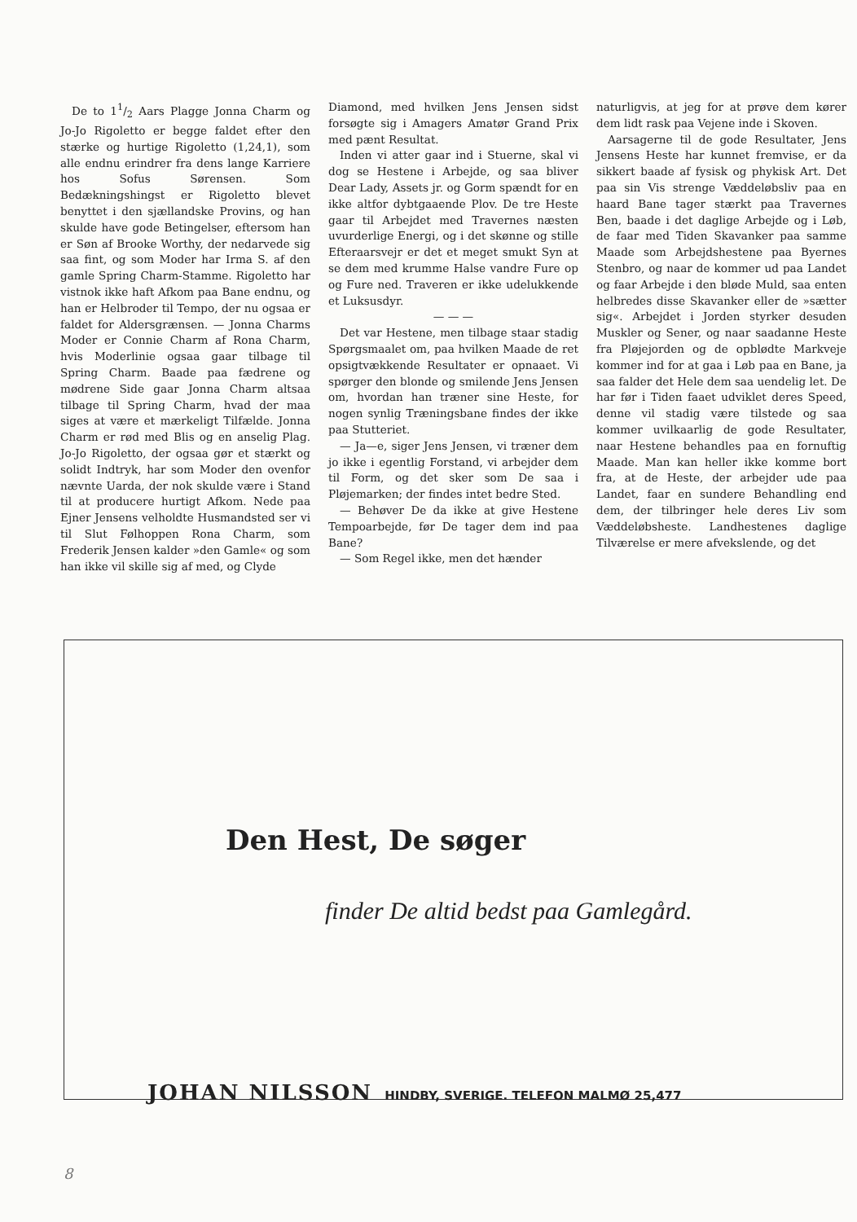De to 11/2 Aars Plagge Jonna Charm og Jo-Jo Rigoletto er begge faldet efter den stærke og hurtige Rigoletto (1,24,1), som alle endnu erindrer fra dens lange Karriere hos Sofus Sørensen. Som Bedækningshingst er Rigoletto blevet benyttet i den sjællandske Provins, og han skulde have gode Betingelser, eftersom han er Søn af Brooke Worthy, der nedarvede sig saa fint, og som Moder har Irma S. af den gamle Spring Charm-Stamme. Rigoletto har vistnok ikke haft Afkom paa Bane endnu, og han er Helbroder til Tempo, der nu ogsaa er faldet for Aldersgrænsen. — Jonna Charms Moder er Connie Charm af Rona Charm, hvis Moderlinie ogsaa gaar tilbage til Spring Charm. Baade paa fædrene og mødrene Side gaar Jonna Charm altsaa tilbage til Spring Charm, hvad der maa siges at være et mærkeligt Tilfælde. Jonna Charm er rød med Blis og en anselig Plag. Jo-Jo Rigoletto, der ogsaa gør et stærkt og solidt Indtryk, har som Moder den ovenfor nævnte Uarda, der nok skulde være i Stand til at producere hurtigt Afkom. Nede paa Ejner Jensens velholdte Husmandsted ser vi til Slut Følhoppen Rona Charm, som Frederik Jensen kalder »den Gamle« og som han ikke vil skille sig af med, og Clyde
Diamond, med hvilken Jens Jensen sidst forsøgte sig i Amagers Amatør Grand Prix med pænt Resultat.
Inden vi atter gaar ind i Stuerne, skal vi dog se Hestene i Arbejde, og saa bliver Dear Lady, Assets jr. og Gorm spændt for en ikke altfor dybtgaaende Plov. De tre Heste gaar til Arbejdet med Travernes næsten uvurderlige Energi, og i det skønne og stille Efteraarsvejr er det et meget smukt Syn at se dem med krumme Halse vandre Fure op og Fure ned. Traveren er ikke udelukkende et Luksusdyr.
— — —
Det var Hestene, men tilbage staar stadig Spørgsmaalet om, paa hvilken Maade de ret opsigtvækkende Resultater er opnaaet. Vi spørger den blonde og smilende Jens Jensen om, hvordan han træner sine Heste, for nogen synlig Træningsbane findes der ikke paa Stutteriet.
— Ja—e, siger Jens Jensen, vi træner dem jo ikke i egentlig Forstand, vi arbejder dem til Form, og det sker som De saa i Pløjemarken; der findes intet bedre Sted.
— Behøver De da ikke at give Hestene Tempoarbejde, før De tager dem ind paa Bane?
— Som Regel ikke, men det hænder
naturligvis, at jeg for at prøve dem kører dem lidt rask paa Vejene inde i Skoven.
Aarsagerne til de gode Resultater, Jens Jensens Heste har kunnet fremvise, er da sikkert baade af fysisk og phykisk Art. Det paa sin Vis strenge Væddeløbsliv paa en haard Bane tager stærkt paa Travernes Ben, baade i det daglige Arbejde og i Løb, de faar med Tiden Skavanker paa samme Maade som Arbejdshestene paa Byernes Stenbro, og naar de kommer ud paa Landet og faar Arbejde i den bløde Muld, saa enten helbredes disse Skavanker eller de »sætter sig«. Arbejdet i Jorden styrker desuden Muskler og Sener, og naar saadanne Heste fra Pløjejorden og de opblødte Markveje kommer ind for at gaa i Løb paa en Bane, ja saa falder det Hele dem saa uendelig let. De har før i Tiden faaet udviklet deres Speed, denne vil stadig være tilstede og saa kommer uvilkaarlig de gode Resultater, naar Hestene behandles paa en fornuftig Maade. Man kan heller ikke komme bort fra, at de Heste, der arbejder ude paa Landet, faar en sundere Behandling end dem, der tilbringer hele deres Liv som Væddeløbsheste. Landhestenes daglige Tilværelse er mere afvekslende, og det
Den Hest, De søger
finder De altid bedst paa Gamlegård.
JOHAN NILSSON HINDBY, SVERIGE. TELEFON MALMØ 25,477
8